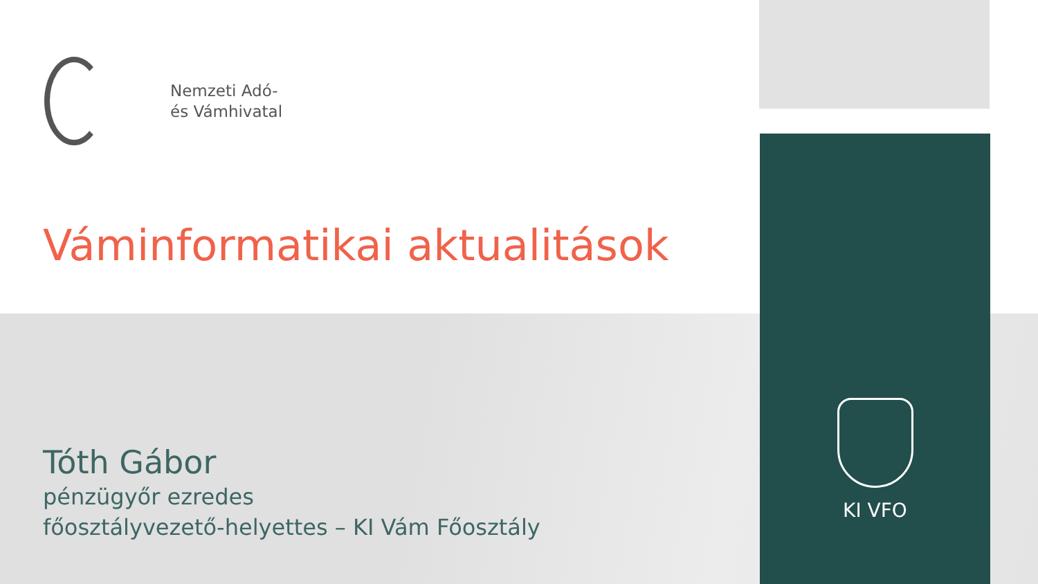Nemzeti Adó-
és Vámhivatal
Váminformatikai aktualitások
Tóth Gábor
pénzügyőr ezredes
főosztályvezető-helyettes – KI Vám Főosztály
KI VFO